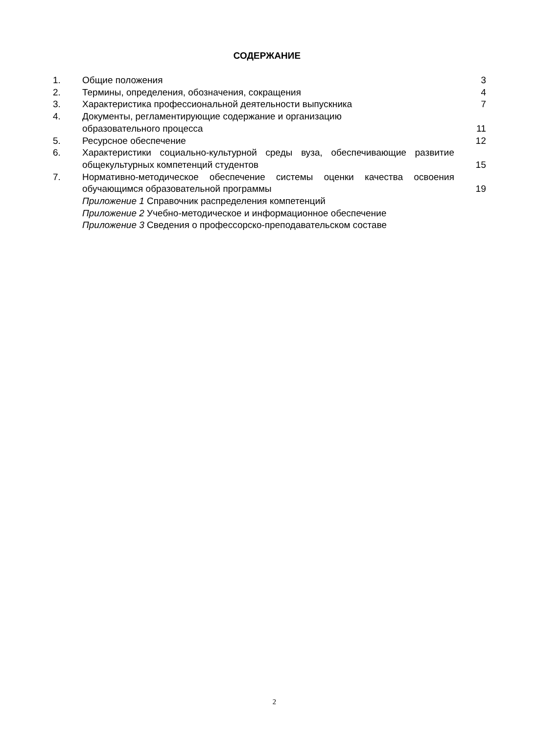СОДЕРЖАНИЕ
| 1. | Общие положения | 3 |
| 2. | Термины, определения, обозначения, сокращения | 4 |
| 3. | Характеристика профессиональной деятельности выпускника | 7 |
| 4. | Документы, регламентирующие содержание и организацию образовательного процесса | 11 |
| 5. | Ресурсное обеспечение | 12 |
| 6. | Характеристики социально-культурной среды вуза, обеспечивающие развитие общекультурных компетенций студентов | 15 |
| 7. | Нормативно-методическое обеспечение системы оценки качества освоения обучающимся образовательной программы | 19 |
| | Приложение 1 Справочник распределения компетенций | |
| | Приложение 2 Учебно-методическое и информационное обеспечение | |
| | Приложение 3 Сведения о профессорско-преподавательском составе | |
2